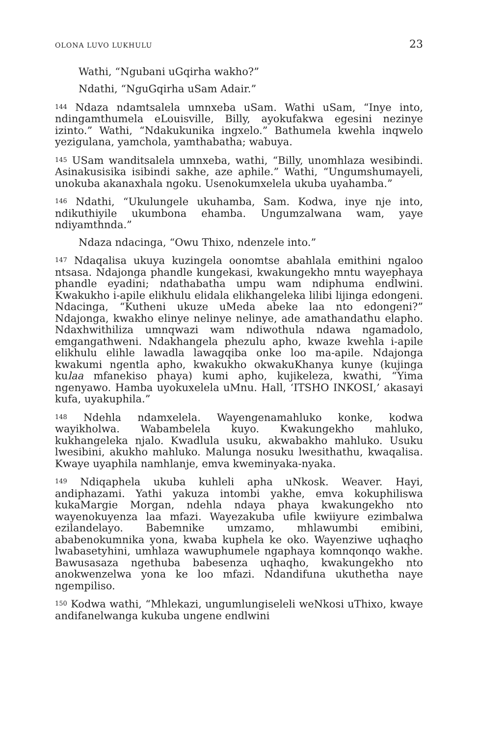OLONA LUVO LUKHULU 23
Wathi, “Ngubani uGqirha wakho?”
Ndathi, “NguGqirha uSam Adair.”
<sup>144</sup> Ndaza ndamtsalela umnxeba uSam. Wathi uSam, “Inye into, ndingamthumela eLouisville, Billy, ayokufakwa egesini nezinye izinto.” Wathi, “Ndakukunika ingxelo.” Bathumela kwehla inqwelo yezigulana, yamchola, yamthabatha; wabuya.
<sup>145</sup> USam wanditsalela umnxeba, wathi, “Billy, unomhlaza wesibindi. Asinakusisika isibindi sakhe, aze aphile.” Wathi, “Ungumshumayeli, unokuba akanaxhala ngoku. Usenokumxelela ukuba uyahamba.”
<sup>146</sup> Ndathi, “Ukulungele ukuhamba, Sam. Kodwa, inye nje into, ndikuthiyile ukumbona ehamba. Ungumzalwana wam, yaye ndiyamthnda.”
Ndaza ndacinga, “Owu Thixo, ndenzele into.”
<sup>147</sup> Ndaqalisa ukuya kuzingela oonomtse abahlala emithini ngaloo ntsasa. Ndajonga phandle kungekasi, kwakungekho mntu wayephaya phandle eyadini; ndathabatha umpu wam ndiphuma endlwini. Kwakukho i-apile elikhulu elidala elikhangeleka lilibi lijinga edongeni. Ndacinga, “Kutheni ukuze uMeda abeke laa nto edongeni?” Ndajonga, kwakho elinye nelinye nelinye, ade amathandathu elapho. Ndaxhwithiliza umnqwazi wam ndiwothula ndawa ngamadolo, emgangathweni. Ndakhangela phezulu apho, kwaze kwehla i-apile elikhulu elihle lawadla lawagqiba onke loo ma-apile. Ndajonga kwakumi ngentla apho, kwakukho okwakuKhanya kunye (kujinga kulaa mfanekiso phaya) kumi apho, kujikeleza, kwathi, “Yima ngenyawo. Hamba uyokuxelela uMnu. Hall, ‘ITSHO INKOSI,’ akasayi kufa, uyakuphila.”
<sup>148</sup> Ndehla ndamxelela. Wayengenamahluko konke, kodwa wayikholwa. Wabambelela kuyo. Kwakungekho mahluko, kukhangeleka njalo. Kwadlula usuku, akwabakho mahluko. Usuku lwesibini, akukho mahluko. Malunga nosuku lwesithathu, kwaqalisa. Kwaye uyaphila namhlanje, emva kweminyaka-nyaka.
<sup>149</sup> Ndiqaphela ukuba kuhleli apha uNkosk. Weaver. Hayi, andiphazami. Yathi yakuza intombi yakhe, emva kokuphiliswa kukaMargie Morgan, ndehla ndaya phaya kwakungekho nto wayenokuyenza laa mfazi. Wayezakuba ufile kwiiyure ezimbalwa ezilandelayo. Babemnike umzamo, mhlawumbi emibini, ababenokumnika yona, kwaba kuphela ke oko. Wayenziwe uqhaqho lwabasetyhini, umhlaza wawuphumele ngaphaya komnqonqo wakhe. Bawusasaza ngethuba babesenza uqhaqho, kwakungekho nto anokwenzelwa yona ke loo mfazi. Ndandifuna ukuthetha naye ngempiliso.
<sup>150</sup> Kodwa wathi, “Mhlekazi, ungumlungiseleli weNkosi uThixo, kwaye andifanelwanga kukuba ungene endlwini